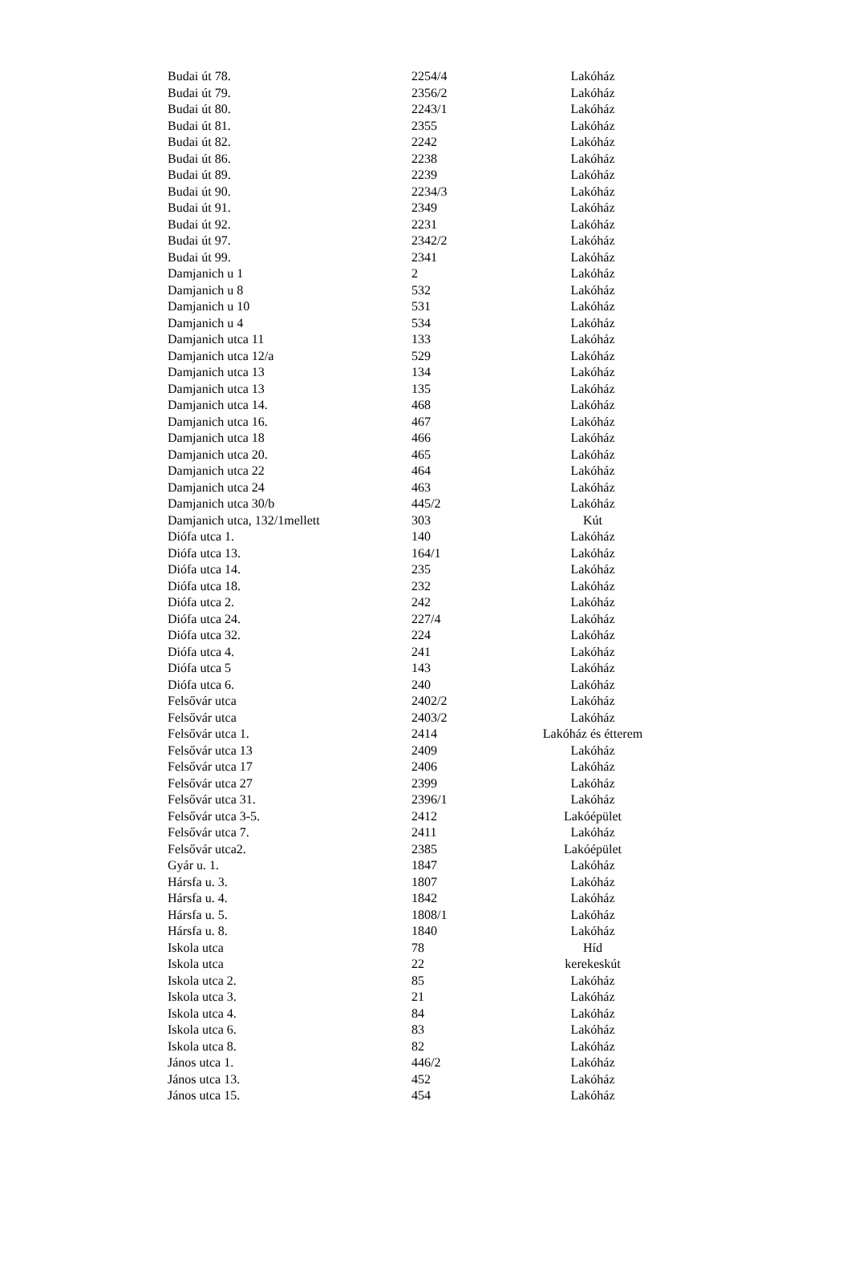| Budai út 78. | 2254/4 | Lakóház |
| Budai út 79. | 2356/2 | Lakóház |
| Budai út 80. | 2243/1 | Lakóház |
| Budai út 81. | 2355 | Lakóház |
| Budai út 82. | 2242 | Lakóház |
| Budai út 86. | 2238 | Lakóház |
| Budai út 89. | 2239 | Lakóház |
| Budai út 90. | 2234/3 | Lakóház |
| Budai út 91. | 2349 | Lakóház |
| Budai út 92. | 2231 | Lakóház |
| Budai út 97. | 2342/2 | Lakóház |
| Budai út 99. | 2341 | Lakóház |
| Damjanich u 1 | 2 | Lakóház |
| Damjanich u 8 | 532 | Lakóház |
| Damjanich u 10 | 531 | Lakóház |
| Damjanich u 4 | 534 | Lakóház |
| Damjanich utca 11 | 133 | Lakóház |
| Damjanich utca 12/a | 529 | Lakóház |
| Damjanich utca 13 | 134 | Lakóház |
| Damjanich utca 13 | 135 | Lakóház |
| Damjanich utca 14. | 468 | Lakóház |
| Damjanich utca 16. | 467 | Lakóház |
| Damjanich utca 18 | 466 | Lakóház |
| Damjanich utca 20. | 465 | Lakóház |
| Damjanich utca 22 | 464 | Lakóház |
| Damjanich utca 24 | 463 | Lakóház |
| Damjanich utca 30/b | 445/2 | Lakóház |
| Damjanich utca, 132/1mellett | 303 | Kút |
| Diófa utca 1. | 140 | Lakóház |
| Diófa utca 13. | 164/1 | Lakóház |
| Diófa utca 14. | 235 | Lakóház |
| Diófa utca 18. | 232 | Lakóház |
| Diófa utca 2. | 242 | Lakóház |
| Diófa utca 24. | 227/4 | Lakóház |
| Diófa utca 32. | 224 | Lakóház |
| Diófa utca 4. | 241 | Lakóház |
| Diófa utca 5 | 143 | Lakóház |
| Diófa utca 6. | 240 | Lakóház |
| Felsővár utca | 2402/2 | Lakóház |
| Felsővár utca | 2403/2 | Lakóház |
| Felsővár utca 1. | 2414 | Lakóház és étterem |
| Felsővár utca 13 | 2409 | Lakóház |
| Felsővár utca 17 | 2406 | Lakóház |
| Felsővár utca 27 | 2399 | Lakóház |
| Felsővár utca 31. | 2396/1 | Lakóház |
| Felsővár utca 3-5. | 2412 | Lakóépület |
| Felsővár utca 7. | 2411 | Lakóház |
| Felsővár utca2. | 2385 | Lakóépület |
| Gyár u. 1. | 1847 | Lakóház |
| Hársfa u. 3. | 1807 | Lakóház |
| Hársfa u. 4. | 1842 | Lakóház |
| Hársfa u. 5. | 1808/1 | Lakóház |
| Hársfa u. 8. | 1840 | Lakóház |
| Iskola utca | 78 | Híd |
| Iskola utca | 22 | kerekeskút |
| Iskola utca 2. | 85 | Lakóház |
| Iskola utca 3. | 21 | Lakóház |
| Iskola utca 4. | 84 | Lakóház |
| Iskola utca 6. | 83 | Lakóház |
| Iskola utca 8. | 82 | Lakóház |
| János utca 1. | 446/2 | Lakóház |
| János utca 13. | 452 | Lakóház |
| János utca 15. | 454 | Lakóház |